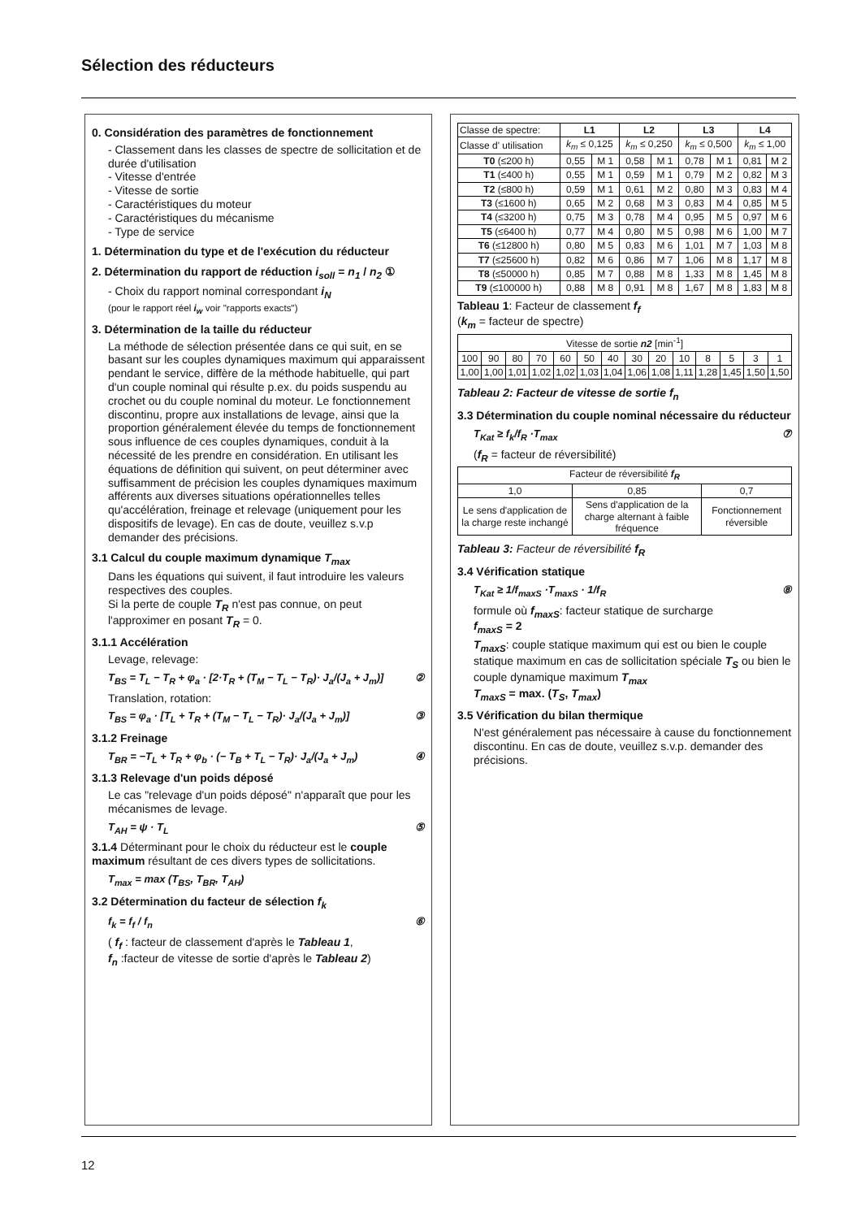Sélection des réducteurs
0. Considération des paramètres de fonctionnement
- Classement dans les classes de spectre de sollicitation et de durée d'utilisation
- Vitesse d'entrée
- Vitesse de sortie
- Caractéristiques du moteur
- Caractéristiques du mécanisme
- Type de service
1. Détermination du type et de l'exécution du réducteur
2. Détermination du rapport de réduction i<sub>soll</sub> = n<sub>1</sub> / n<sub>2</sub> ①
- Choix du rapport nominal correspondant i<sub>N</sub>
(pour le rapport réel i<sub>w</sub> voir "rapports exacts")
3. Détermination de la taille du réducteur
La méthode de sélection présentée dans ce qui suit, en se basant sur les couples dynamiques maximum qui apparaissent pendant le service, diffère de la méthode habituelle, qui part d'un couple nominal qui résulte p.ex. du poids suspendu au crochet ou du couple nominal du moteur. Le fonctionnement discontinu, propre aux installations de levage, ainsi que la proportion généralement élevée du temps de fonctionnement sous influence de ces couples dynamiques, conduit à la nécessité de les prendre en considération. En utilisant les équations de définition qui suivent, on peut déterminer avec suffisamment de précision les couples dynamiques maximum afférents aux diverses situations opérationnelles telles qu'accélération, freinage et relevage (uniquement pour les dispositifs de levage). En cas de doute, veuillez s.v.p demander des précisions.
3.1 Calcul du couple maximum dynamique T<sub>max</sub>
Dans les équations qui suivent, il faut introduire les valeurs respectives des couples.
Si la perte de couple T<sub>R</sub> n'est pas connue, on peut l'approximer en posant T<sub>R</sub> = 0.
3.1.1 Accélération
Levage, relevage:
T<sub>BS</sub> = T<sub>L</sub> − T<sub>R</sub> + φ<sub>a</sub> · [2·T<sub>R</sub> + (T<sub>M</sub> − T<sub>L</sub> − T<sub>R</sub>)· J<sub>a</sub>/(J<sub>a</sub> + J<sub>m</sub>)] ②
Translation, rotation:
T<sub>BS</sub> = φ<sub>a</sub> · [T<sub>L</sub> + T<sub>R</sub> + (T<sub>M</sub> − T<sub>L</sub> − T<sub>R</sub>)· J<sub>a</sub>/(J<sub>a</sub> + J<sub>m</sub>)] ③
3.1.2 Freinage
T<sub>BR</sub> = −T<sub>L</sub> + T<sub>R</sub> + φ<sub>b</sub> · (− T<sub>B</sub> + T<sub>L</sub> − T<sub>R</sub>)· J<sub>a</sub>/(J<sub>a</sub> + J<sub>m</sub>) ④
3.1.3 Relevage d'un poids déposé
Le cas "relevage d'un poids déposé" n'apparaît que pour les mécanismes de levage.
T<sub>AH</sub> = ψ · T<sub>L</sub> ⑤
3.1.4 Déterminant pour le choix du réducteur est le couple maximum résultant de ces divers types de sollicitations.
T<sub>max</sub> = max (T<sub>BS</sub>, T<sub>BR</sub>, T<sub>AH</sub>)
3.2 Détermination du facteur de sélection f<sub>k</sub>
f<sub>k</sub> = f<sub>f</sub> / f<sub>n</sub> ⑥
( f<sub>f</sub> : facteur de classement d'après le Tableau 1,
f<sub>n</sub> :facteur de vitesse de sortie d'après le Tableau 2)
| Classe de spectre: | L1 | | L2 | | L3 | | L4 | |
| Classe d' utilisation | k<sub>m</sub> ≤ 0,125 | | k<sub>m</sub> ≤ 0,250 | | k<sub>m</sub> ≤ 0,500 | | k<sub>m</sub> ≤ 1,00 | |
| T0 (≤200 h) | 0,55 | M 1 | 0,58 | M 1 | 0,78 | M 1 | 0,81 | M 2 |
| T1 (≤400 h) | 0,55 | M 1 | 0,59 | M 1 | 0,79 | M 2 | 0,82 | M 3 |
| T2 (≤800 h) | 0,59 | M 1 | 0,61 | M 2 | 0,80 | M 3 | 0,83 | M 4 |
| T3 (≤1600 h) | 0,65 | M 2 | 0,68 | M 3 | 0,83 | M 4 | 0,85 | M 5 |
| T4 (≤3200 h) | 0,75 | M 3 | 0,78 | M 4 | 0,95 | M 5 | 0,97 | M 6 |
| T5 (≤6400 h) | 0,77 | M 4 | 0,80 | M 5 | 0,98 | M 6 | 1,00 | M 7 |
| T6 (≤12800 h) | 0,80 | M 5 | 0,83 | M 6 | 1,01 | M 7 | 1,03 | M 8 |
| T7 (≤25600 h) | 0,82 | M 6 | 0,86 | M 7 | 1,06 | M 8 | 1,17 | M 8 |
| T8 (≤50000 h) | 0,85 | M 7 | 0,88 | M 8 | 1,33 | M 8 | 1,45 | M 8 |
| T9 (≤100000 h) | 0,88 | M 8 | 0,91 | M 8 | 1,67 | M 8 | 1,83 | M 8 |
Tableau 1: Facteur de classement f<sub>f</sub>
(k<sub>m</sub> = facteur de spectre)
| Vitesse de sortie n2 [min<sup>-1</sup>] | | | | | | | | | | | | | |
| 100 | 90 | 80 | 70 | 60 | 50 | 40 | 30 | 20 | 10 | 8 | 5 | 3 | 1 |
| 1,00 | 1,00 | 1,01 | 1,02 | 1,02 | 1,03 | 1,04 | 1,06 | 1,08 | 1,11 | 1,28 | 1,45 | 1,50 | 1,50 |
Tableau 2: Facteur de vitesse de sortie f<sub>n</sub>
3.3 Détermination du couple nominal nécessaire du réducteur
T<sub>Kat</sub> ≥ f<sub>k</sub>/f<sub>R</sub> ·T<sub>max</sub> ⑦
(f<sub>R</sub> = facteur de réversibilité)
| Facteur de réversibilité f<sub>R</sub> | | |
| 1,0 | 0,85 | 0,7 |
| Le sens d'application de la charge reste inchangé | Sens d'application de la charge alternant à faible fréquence | Fonctionnement réversible |
Tableau 3: Facteur de réversibilité f<sub>R</sub>
3.4 Vérification statique
T<sub>Kat</sub> ≥ 1/f<sub>maxS</sub> ·T<sub>maxS</sub> · 1/f<sub>R</sub> ⑧
formule où f<sub>maxS</sub>: facteur statique de surcharge
f<sub>maxS</sub> = 2
T<sub>maxS</sub>: couple statique maximum qui est ou bien le couple statique maximum en cas de sollicitation spéciale T<sub>S</sub> ou bien le couple dynamique maximum T<sub>max</sub>
T<sub>maxS</sub> = max. (T<sub>S</sub>, T<sub>max</sub>)
3.5 Vérification du bilan thermique
N'est généralement pas nécessaire à cause du fonctionnement discontinu. En cas de doute, veuillez s.v.p. demander des précisions.
12